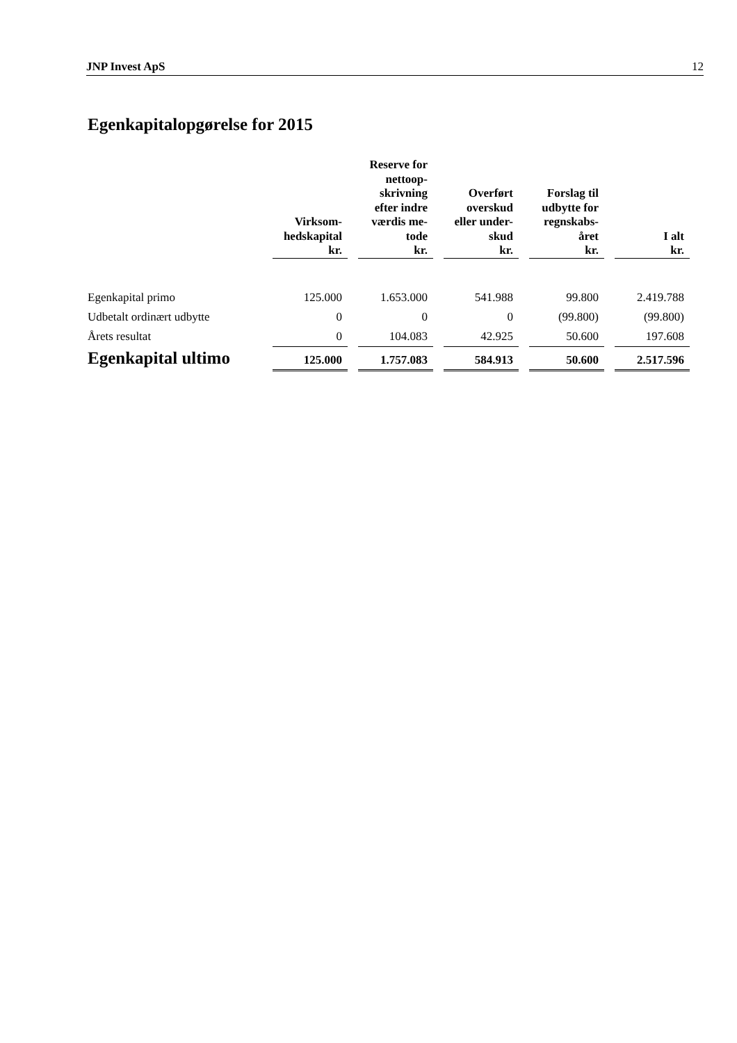JNP Invest ApS 12
Egenkapitalopgørelse for 2015
| | Virksom- hedskapital kr. | | Reserve for nettoop- skrivning efter indre værdis me- tode kr. | | Overført overskud eller under- skud kr. | | Forslag til udbytte for regnskabs- året kr. | | I alt kr. |
| --- | --- | --- | --- | --- | --- | --- | --- | --- | --- |
| Egenkapital primo | 125.000 | | 1.653.000 | | 541.988 | | 99.800 | | 2.419.788 |
| Udbetalt ordinært udbytte | 0 | | 0 | | 0 | | (99.800) | | (99.800) |
| Årets resultat | 0 | | 104.083 | | 42.925 | | 50.600 | | 197.608 |
| Egenkapital ultimo | 125.000 | | 1.757.083 | | 584.913 | | 50.600 | | 2.517.596 |